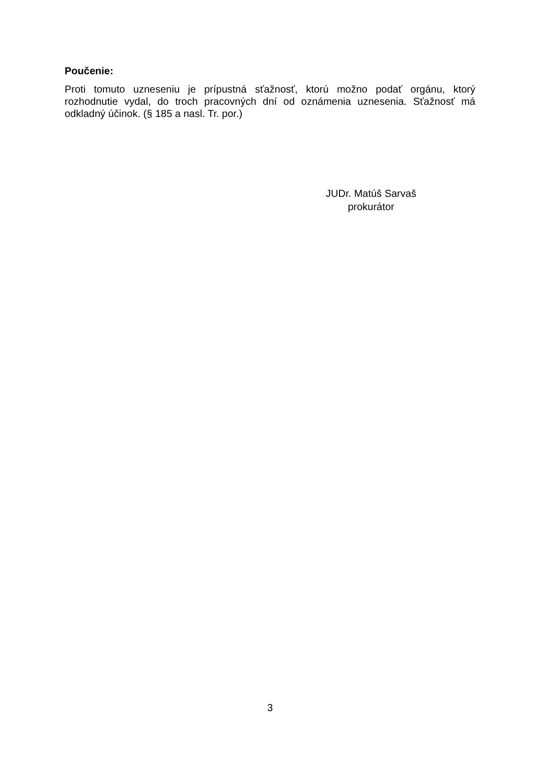Poučenie:
Proti tomuto uzneseniu je prípustná sťažnosť, ktorú možno podať orgánu, ktorý rozhodnutie vydal, do troch pracovných dní od oznámenia uznesenia. Sťažnosť má odkladný účinok. (§ 185 a nasl. Tr. por.)
JUDr. Matúš Sarvaš
prokurátor
3